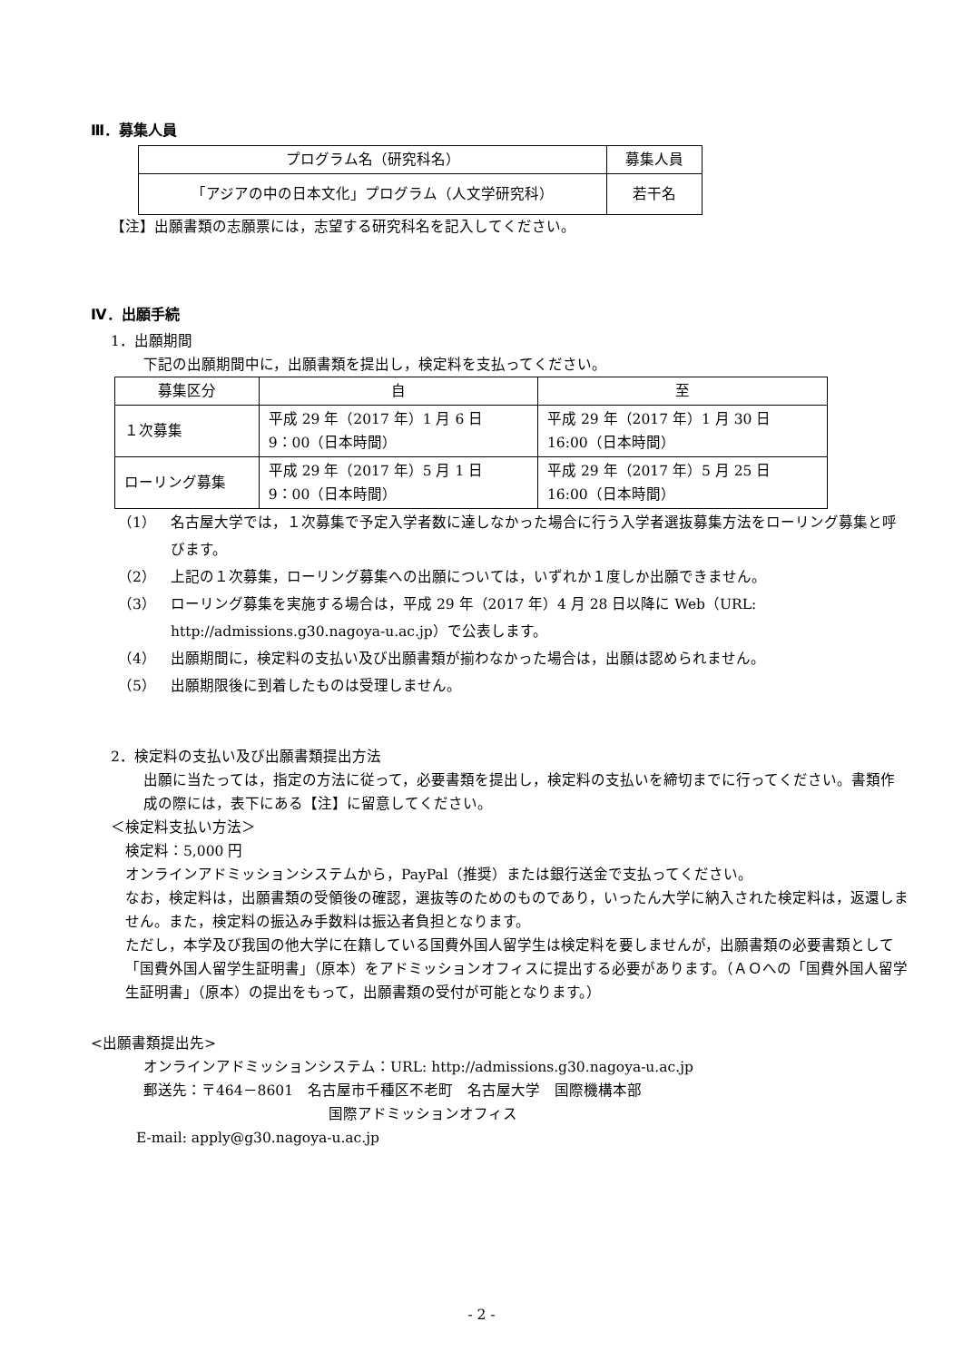Ⅲ．募集人員
| プログラム名（研究科名） | 募集人員 |
| --- | --- |
| 「アジアの中の日本文化」プログラム（人文学研究科） | 若干名 |
【注】出願書類の志願票には，志望する研究科名を記入してください。
Ⅳ．出願手続
1．出願期間
下記の出願期間中に，出願書類を提出し，検定料を支払ってください。
| 募集区分 | 自 | 至 |
| --- | --- | --- |
| １次募集 | 平成 29 年（2017 年）1 月 6 日 9：00（日本時間） | 平成 29 年（2017 年）1 月 30 日 16:00（日本時間） |
| ローリング募集 | 平成 29 年（2017 年）5 月 1 日 9：00（日本時間） | 平成 29 年（2017 年）5 月 25 日 16:00（日本時間） |
（1） 名古屋大学では，１次募集で予定入学者数に達しなかった場合に行う入学者選抜募集方法をローリング募集と呼びます。
（2） 上記の１次募集，ローリング募集への出願については，いずれか１度しか出願できません。
（3） ローリング募集を実施する場合は，平成 29 年（2017 年）4 月 28 日以降に Web（URL: http://admissions.g30.nagoya-u.ac.jp）で公表します。
（4） 出願期間に，検定料の支払い及び出願書類が揃わなかった場合は，出願は認められません。
（5） 出願期限後に到着したものは受理しません。
2．検定料の支払い及び出願書類提出方法
出願に当たっては，指定の方法に従って，必要書類を提出し，検定料の支払いを締切までに行ってください。書類作成の際には，表下にある【注】に留意してください。
＜検定料支払い方法＞
検定料：5,000 円
オンラインアドミッションシステムから，PayPal（推奨）または銀行送金で支払ってください。
なお，検定料は，出願書類の受領後の確認，選抜等のためのものであり，いったん大学に納入された検定料は，返還しません。また，検定料の振込み手数料は振込者負担となります。
ただし，本学及び我国の他大学に在籍している国費外国人留学生は検定料を要しませんが，出願書類の必要書類として「国費外国人留学生証明書」（原本）をアドミッションオフィスに提出する必要があります。（ＡＯへの「国費外国人留学生証明書」（原本）の提出をもって，出願書類の受付が可能となります。）
<出願書類提出先>
オンラインアドミッションシステム：URL: http://admissions.g30.nagoya-u.ac.jp
郵送先：〒464－8601　名古屋市千種区不老町　名古屋大学　国際機構本部
国際アドミッションオフィス
E-mail: apply@g30.nagoya-u.ac.jp
- 2 -